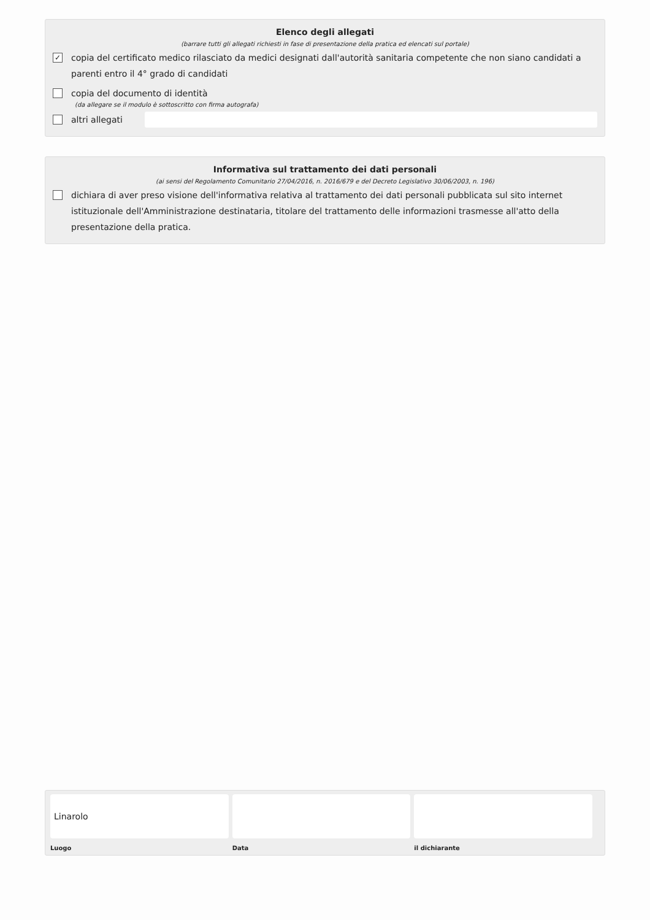Elenco degli allegati
(barrare tutti gli allegati richiesti in fase di presentazione della pratica ed elencati sul portale)
✓ copia del certificato medico rilasciato da medici designati dall'autorità sanitaria competente che non siano candidati a parenti entro il 4° grado di candidati
copia del documento di identità
(da allegare se il modulo è sottoscritto con firma autografa)
altri allegati
Informativa sul trattamento dei dati personali
(ai sensi del Regolamento Comunitario 27/04/2016, n. 2016/679 e del Decreto Legislativo 30/06/2003, n. 196)
dichiara di aver preso visione dell'informativa relativa al trattamento dei dati personali pubblicata sul sito internet istituzionale dell'Amministrazione destinataria, titolare del trattamento delle informazioni trasmesse all'atto della presentazione della pratica.
Linarolo
Luogo
Data il dichiarante